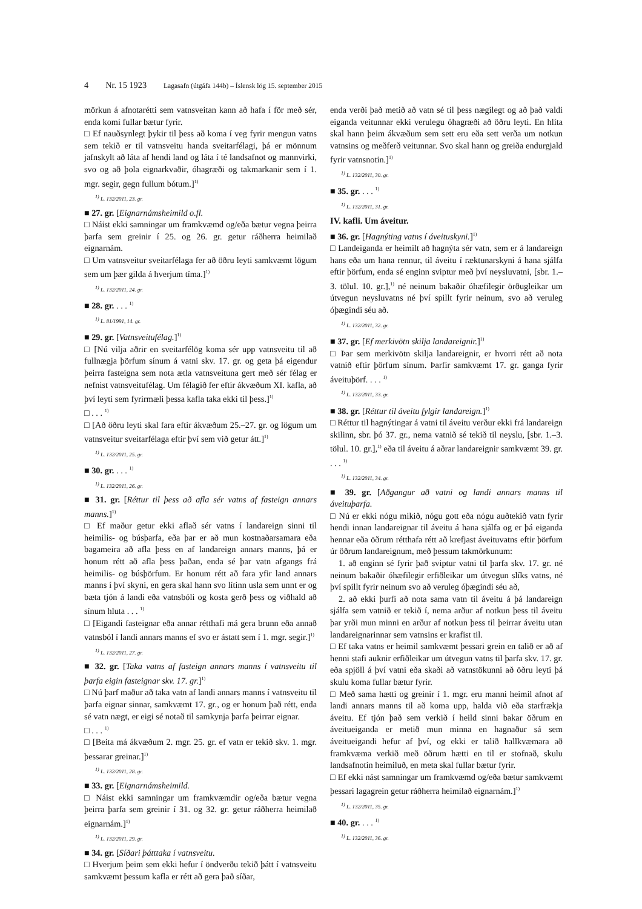4 Nr. 15 1923 Lagasafn (útgáfa 144b) – Íslensk lög 15. september 2015
mörkun á afnotarétti sem vatnsveitan kann að hafa í för með sér, enda komi fullar bætur fyrir.
□ Ef nauðsynlegt þykir til þess að koma í veg fyrir mengun vatns sem tekið er til vatnsveitu handa sveitarfélagi, þá er mönnum jafnskylt að láta af hendi land og láta í té landsafnot og mannvirki, svo og að þola eignarkvaðir, óhagræði og takmarkanir sem í 1. mgr. segir, gegn fullum bótum.]<sup>1)</sup>
<sup>1)</sup> L. 132/2011, 23. gr.
■ 27. gr. [Eignarnámsheimild o.fl.
□ Náist ekki samningar um framkvæmd og/eða bætur vegna þeirra þarfa sem greinir í 25. og 26. gr. getur ráðherra heimilað eignarnám.
□ Um vatnsveitur sveitarfélaga fer að öðru leyti samkvæmt lögum sem um þær gilda á hverjum tíma.]<sup>1)</sup>
<sup>1)</sup> L. 132/2011, 24. gr.
■ 28. gr. . . . <sup>1)</sup>
<sup>1)</sup> L. 81/1991, 14. gr.
■ 29. gr. [Vatnsveitufélag.]<sup>1)</sup>
□ [Nú vilja aðrir en sveitarfélög koma sér upp vatnsveitu til að fullnægja þörfum sínum á vatni skv. 17. gr. og geta þá eigendur þeirra fasteigna sem nota ætla vatnsveituna gert með sér félag er nefnist vatnsveitufélag. Um félagið fer eftir ákvæðum XI. kafla, að því leyti sem fyrirmæli þessa kafla taka ekki til þess.]<sup>1)</sup>
□ . . . <sup>1)</sup>
□ [Að öðru leyti skal fara eftir ákvæðum 25.–27. gr. og lögum um vatnsveitur sveitarfélaga eftir því sem við getur átt.]<sup>1)</sup>
<sup>1)</sup> L. 132/2011, 25. gr.
■ 30. gr. . . . <sup>1)</sup>
<sup>1)</sup> L. 132/2011, 26. gr.
■ 31. gr. [Réttur til þess að afla sér vatns af fasteign annars manns.]<sup>1)</sup>
□ Ef maður getur ekki aflað sér vatns í landareign sinni til heimilis- og búsþarfa, eða þar er að mun kostnaðarsamara eða bagameira að afla þess en af landareign annars manns, þá er honum rétt að afla þess þaðan, enda sé þar vatn afgangs frá heimilis- og búsþörfum. Er honum rétt að fara yfir land annars manns í því skyni, en gera skal hann svo lítinn usla sem unnt er og bæta tjón á landi eða vatnsbóli og kosta gerð þess og viðhald að sínum hluta . . . <sup>1)</sup>
□ [Eigandi fasteignar eða annar rétthafi má gera brunn eða annað vatnsból í landi annars manns ef svo er ástatt sem í 1. mgr. segir.]<sup>1)</sup>
<sup>1)</sup> L. 132/2011, 27. gr.
■ 32. gr. [Taka vatns af fasteign annars manns í vatnsveitu til þarfa eigin fasteignar skv. 17. gr.]<sup>1)</sup>
□ Nú þarf maður að taka vatn af landi annars manns í vatnsveitu til þarfa eignar sinnar, samkvæmt 17. gr., og er honum það rétt, enda sé vatn nægt, er eigi sé notað til samkynja þarfa þeirrar eignar.
□ . . . <sup>1)</sup>
□ [Beita má ákvæðum 2. mgr. 25. gr. ef vatn er tekið skv. 1. mgr. þessarar greinar.]<sup>1)</sup>
<sup>1)</sup> L. 132/2011, 28. gr.
■ 33. gr. [Eignarnámsheimild.
□ Náist ekki samningar um framkvæmdir og/eða bætur vegna þeirra þarfa sem greinir í 31. og 32. gr. getur ráðherra heimilað eignarnám.]<sup>1)</sup>
<sup>1)</sup> L. 132/2011, 29. gr.
■ 34. gr. [Síðari þátttaka í vatnsveitu.
□ Hverjum þeim sem ekki hefur í öndverðu tekið þátt í vatnsveitu samkvæmt þessum kafla er rétt að gera það síðar,
enda verði það metið að vatn sé til þess nægilegt og að það valdi eiganda veitunnar ekki verulegu óhagræði að öðru leyti. En hlíta skal hann þeim ákvæðum sem sett eru eða sett verða um notkun vatnsins og meðferð veitunnar. Svo skal hann og greiða endurgjald fyrir vatnsnotin.]<sup>1)</sup>
<sup>1)</sup> L. 132/2011, 30. gr.
■ 35. gr. . . . <sup>1)</sup>
<sup>1)</sup> L. 132/2011, 31. gr.
IV. kafli. Um áveitur.
■ 36. gr. [Hagnýting vatns í áveituskyni.]<sup>1)</sup>
□ Landeiganda er heimilt að hagnýta sér vatn, sem er á landareign hans eða um hana rennur, til áveitu í ræktunarskyni á hana sjálfa eftir þörfum, enda sé enginn sviptur með því neysluvatni, [sbr. 1.–3. tölul. 10. gr.],<sup>1)</sup> né neinum bakaðir óhæfilegir örðugleikar um útvegun neysluvatns né því spillt fyrir neinum, svo að veruleg óþægindi séu að.
<sup>1)</sup> L. 132/2011, 32. gr.
■ 37. gr. [Ef merkivötn skilja landareignir.]<sup>1)</sup>
□ Þar sem merkivötn skilja landareignir, er hvorri rétt að nota vatnið eftir þörfum sínum. Þarfir samkvæmt 17. gr. ganga fyrir áveituþörf. . . . <sup>1)</sup>
<sup>1)</sup> L. 132/2011, 33. gr.
■ 38. gr. [Réttur til áveitu fylgir landareign.]<sup>1)</sup>
□ Réttur til hagnýtingar á vatni til áveitu verður ekki frá landareign skilinn, sbr. þó 37. gr., nema vatnið sé tekið til neyslu, [sbr. 1.–3. tölul. 10. gr.],<sup>1)</sup> eða til áveitu á aðrar landareignir samkvæmt 39. gr. . . . <sup>1)</sup>
<sup>1)</sup> L. 132/2011, 34. gr.
■ 39. gr. [Aðgangur að vatni og landi annars manns til áveituþarfa.
□ Nú er ekki nógu mikið, nógu gott eða nógu auðtekið vatn fyrir hendi innan landareignar til áveitu á hana sjálfa og er þá eiganda hennar eða öðrum rétthafa rétt að krefjast áveituvatns eftir þörfum úr öðrum landareignum, með þessum takmörkunum:
1. að enginn sé fyrir það sviptur vatni til þarfa skv. 17. gr. né neinum bakaðir óhæfilegir erfiðleikar um útvegun slíks vatns, né því spillt fyrir neinum svo að veruleg óþægindi séu að,
2. að ekki þurfi að nota sama vatn til áveitu á þá landareign sjálfa sem vatnið er tekið í, nema arður af notkun þess til áveitu þar yrði mun minni en arður af notkun þess til þeirrar áveitu utan landareignarinnar sem vatnsins er krafist til.
□ Ef taka vatns er heimil samkvæmt þessari grein en talið er að af henni stafi auknir erfiðleikar um útvegun vatns til þarfa skv. 17. gr. eða spjöll á því vatni eða skaði að vatnstökunni að öðru leyti þá skulu koma fullar bætur fyrir.
□ Með sama hætti og greinir í 1. mgr. eru manni heimil afnot af landi annars manns til að koma upp, halda við eða starfrækja áveitu. Ef tjón það sem verkið í heild sinni bakar öðrum en áveitueiganda er metið mun minna en hagnaður sá sem áveitueigandi hefur af því, og ekki er talið hallkvæmara að framkvæma verkið með öðrum hætti en til er stofnað, skulu landsafnotin heimiluð, en meta skal fullar bætur fyrir.
□ Ef ekki nást samningar um framkvæmd og/eða bætur samkvæmt þessari lagagrein getur ráðherra heimilað eignarnám.]<sup>1)</sup>
<sup>1)</sup> L. 132/2011, 35. gr.
■ 40. gr. . . . <sup>1)</sup>
<sup>1)</sup> L. 132/2011, 36. gr.